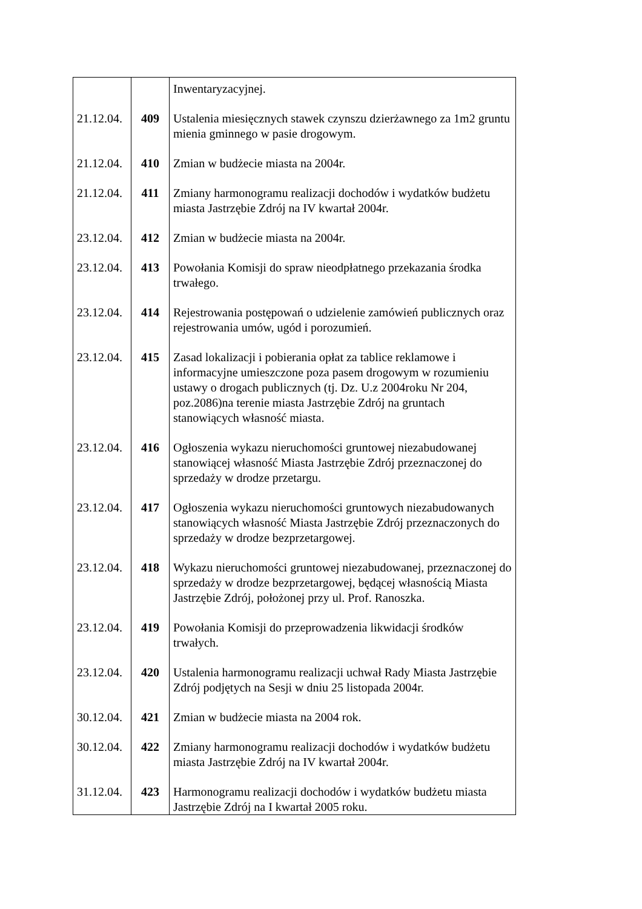| | | Inwentaryzacyjnej. |
| 21.12.04. | 409 | Ustalenia miesięcznych stawek czynszu dzierżawnego za 1m2 gruntu mienia gminnego w pasie drogowym. |
| 21.12.04. | 410 | Zmian w budżecie miasta na 2004r. |
| 21.12.04. | 411 | Zmiany harmonogramu realizacji dochodów i wydatków budżetu miasta Jastrzębie Zdrój na IV kwartał 2004r. |
| 23.12.04. | 412 | Zmian w budżecie miasta na 2004r. |
| 23.12.04. | 413 | Powołania Komisji do spraw nieodpłatnego przekazania środka trwałego. |
| 23.12.04. | 414 | Rejestrowania postępowań o udzielenie zamówień publicznych oraz rejestrowania umów, ugód i porozumień. |
| 23.12.04. | 415 | Zasad lokalizacji i pobierania opłat za tablice reklamowe i informacyjne umieszczone poza pasem drogowym w rozumieniu ustawy o drogach publicznych (tj. Dz. U.z 2004roku Nr 204, poz.2086)na terenie miasta Jastrzębie Zdrój na gruntach stanowiących własność miasta. |
| 23.12.04. | 416 | Ogłoszenia wykazu nieruchomości gruntowej niezabudowanej stanowiącej własność Miasta Jastrzębie Zdrój przeznaczonej do sprzedaży w drodze przetargu. |
| 23.12.04. | 417 | Ogłoszenia wykazu nieruchomości gruntowych niezabudowanych stanowiących własność Miasta Jastrzębie Zdrój przeznaczonych do sprzedaży w drodze bezprzetargowej. |
| 23.12.04. | 418 | Wykazu nieruchomości gruntowej niezabudowanej, przeznaczonej do sprzedaży w drodze bezprzetargowej, będącej własnością Miasta Jastrzębie Zdrój, położonej przy ul. Prof. Ranoszka. |
| 23.12.04. | 419 | Powołania Komisji do przeprowadzenia likwidacji środków trwałych. |
| 23.12.04. | 420 | Ustalenia harmonogramu realizacji uchwał Rady Miasta Jastrzębie Zdrój podjętych na Sesji w dniu 25 listopada 2004r. |
| 30.12.04. | 421 | Zmian w budżecie miasta na 2004 rok. |
| 30.12.04. | 422 | Zmiany harmonogramu realizacji dochodów i wydatków budżetu miasta Jastrzębie Zdrój na IV kwartał 2004r. |
| 31.12.04. | 423 | Harmonogramu realizacji dochodów i wydatków budżetu miasta Jastrzębie Zdrój na I kwartał 2005 roku. |